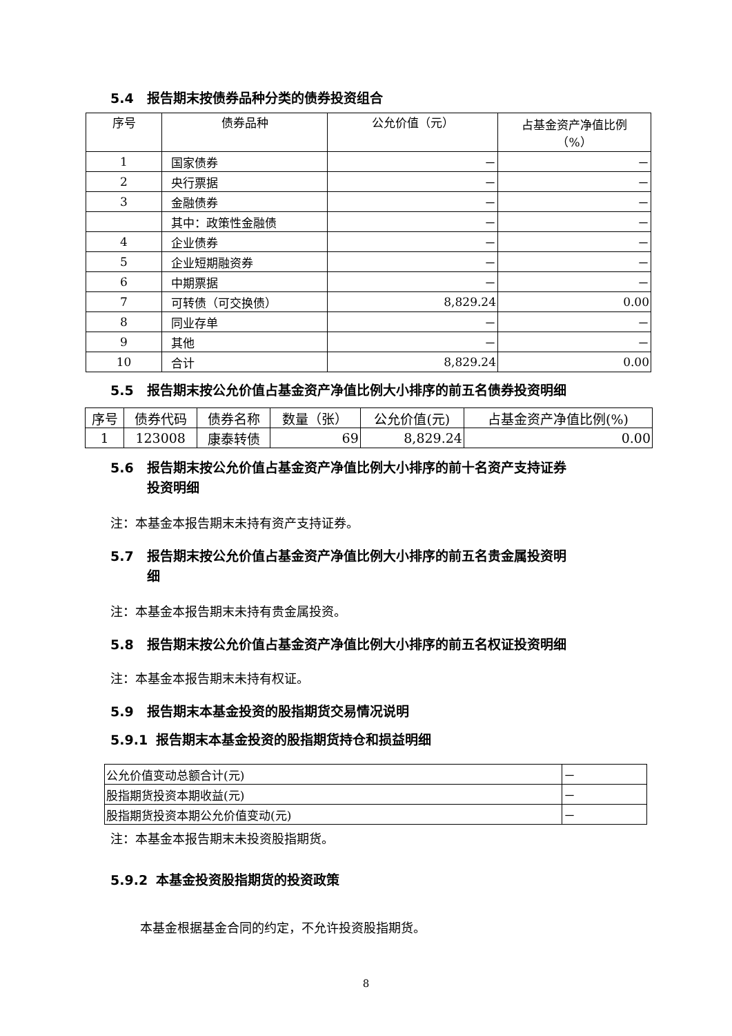5.4 报告期末按债券品种分类的债券投资组合
| 序号 | 债券品种 | 公允价值（元） | 占基金资产净值比例 （%） |
| --- | --- | --- | --- |
| 1 | 国家债券 | － | － |
| 2 | 央行票据 | － | － |
| 3 | 金融债券 | － | － |
| | 其中：政策性金融债 | － | － |
| 4 | 企业债券 | － | － |
| 5 | 企业短期融资券 | － | － |
| 6 | 中期票据 | － | － |
| 7 | 可转债（可交换债） | 8,829.24 | 0.00 |
| 8 | 同业存单 | － | － |
| 9 | 其他 | － | － |
| 10 | 合计 | 8,829.24 | 0.00 |
5.5 报告期末按公允价值占基金资产净值比例大小排序的前五名债券投资明细
| 序号 | 债券代码 | 债券名称 | 数量（张） | 公允价值(元) | 占基金资产净值比例(%) |
| --- | --- | --- | --- | --- | --- |
| 1 | 123008 | 康泰转债 | 69 | 8,829.24 | 0.00 |
5.6 报告期末按公允价值占基金资产净值比例大小排序的前十名资产支持证券
投资明细
注：本基金本报告期末未持有资产支持证券。
5.7 报告期末按公允价值占基金资产净值比例大小排序的前五名贵金属投资明
细
注：本基金本报告期末未持有贵金属投资。
5.8 报告期末按公允价值占基金资产净值比例大小排序的前五名权证投资明细
注：本基金本报告期末未持有权证。
5.9 报告期末本基金投资的股指期货交易情况说明
5.9.1 报告期末本基金投资的股指期货持仓和损益明细
| 公允价值变动总额合计(元) | － |
| 股指期货投资本期收益(元) | － |
| 股指期货投资本期公允价值变动(元) | － |
注：本基金本报告期末未投资股指期货。
5.9.2 本基金投资股指期货的投资政策
本基金根据基金合同的约定，不允许投资股指期货。
8